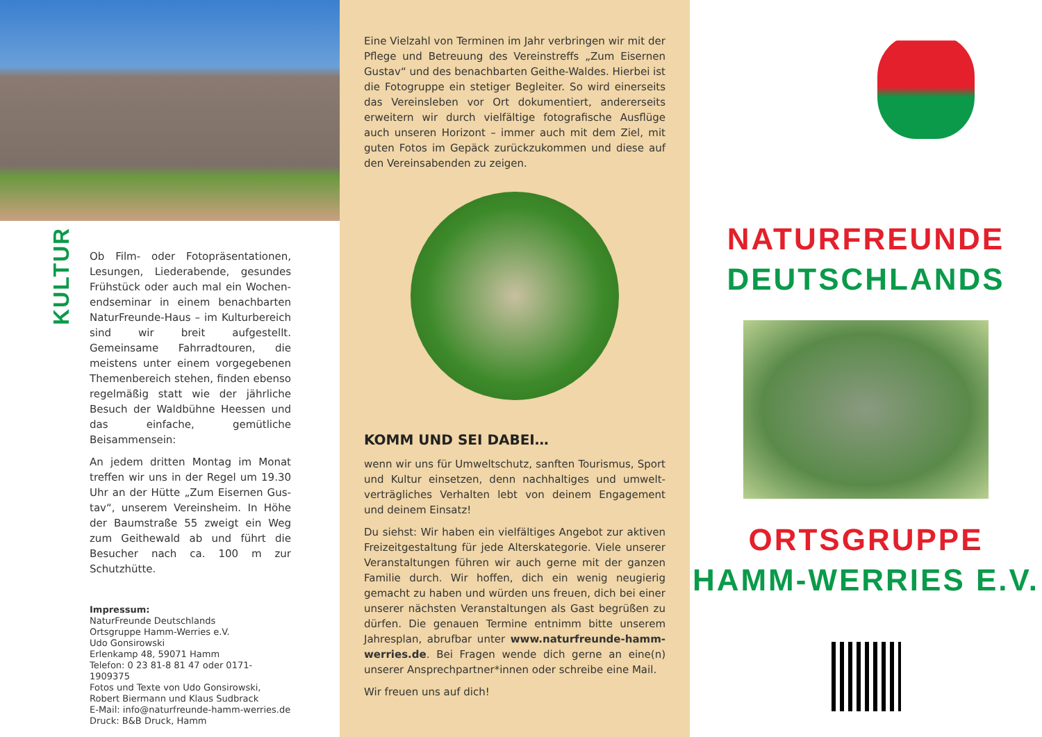KULTUR
Ob Film- oder Fotopräsentationen, Lesungen, Liederabende, gesundes Frühstück oder auch mal ein Wochen­endseminar in einem benachbarten NaturFreunde-Haus – im Kulturbereich sind wir breit aufgestellt. Gemeinsame Fahrradtouren, die meistens unter einem vorgegebenen Themenbereich stehen, finden ebenso regelmäßig statt wie der jährliche Besuch der Wald­bühne Heessen und das einfache, ge­mütliche Beisammensein:
An jedem dritten Montag im Monat treffen wir uns in der Regel um 19.30 Uhr an der Hütte „Zum Eisernen Gus­tav“, unserem Vereinsheim. In Höhe der Baumstraße 55 zweigt ein Weg zum Geithewald ab und führt die Besucher nach ca. 100 m zur Schutzhütte.
Impressum:
NaturFreunde Deutschlands
Ortsgruppe Hamm-Werries e.V.
Udo Gonsirowski
Erlenkamp 48, 59071 Hamm
Telefon: 0 23 81-8 81 47 oder 0171-1909375
Fotos und Texte von Udo Gonsirowski,
Robert Biermann und Klaus Sudbrack
E-Mail: info@naturfreunde-hamm-werries.de
Druck: B&B Druck, Hamm
Eine Vielzahl von Terminen im Jahr verbringen wir mit der Pflege und Betreuung des Vereinstreffs „Zum Eisernen Gustav“ und des benachbarten Geithe-Waldes. Hierbei ist die Fotogruppe ein stetiger Begleiter. So wird einerseits das Vereinsleben vor Ort dokumentiert, andererseits erweitern wir durch vielfältige fotografische Ausflüge auch unseren Horizont – immer auch mit dem Ziel, mit guten Fotos im Ge­päck zurückzukommen und diese auf den Vereinsabenden zu zeigen.
KOMM UND SEI DABEI…
wenn wir uns für Umweltschutz, sanften Tourismus, Sport und Kultur einsetzen, denn nachhaltiges und umwelt­verträgliches Verhalten lebt von deinem Engagement und deinem Einsatz!
Du siehst: Wir haben ein vielfältiges Angebot zur aktiven Freizeitgestaltung für jede Alterskategorie. Viele unserer Veranstaltungen führen wir auch gerne mit der ganzen Familie durch. Wir hoffen, dich ein wenig neugierig gemacht zu haben und würden uns freuen, dich bei einer unserer nächsten Veranstaltungen als Gast begrüßen zu dürfen. Die genauen Termine entnimm bitte unserem Jahresplan, abrufbar unter www.naturfreunde-hamm-werries.de. Bei Fragen wende dich gerne an eine(n) unserer Ansprechpart­ner*innen oder schreibe eine Mail.
Wir freuen uns auf dich!
NATURFREUNDE
DEUTSCHLANDS
ORTSGRUPPE
HAMM-WERRIES E.V.